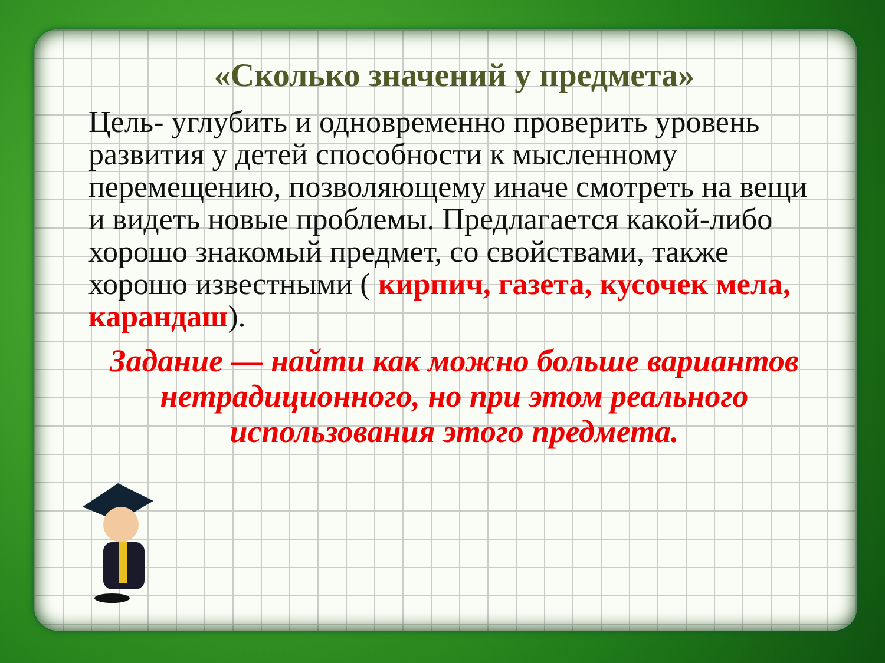«Сколько значений у предмета»
Цель- углубить и одновременно проверить уровень развития у детей способности к мысленному перемещению, позволяющему иначе смотреть на вещи и видеть новые проблемы. Предлагается какой-либо хорошо знакомый предмет, со свойствами, также хорошо известными ( кирпич, газета, кусочек мела, карандаш).
Задание — найти как можно больше вариантов нетрадиционного, но при этом реального использования этого предмета.